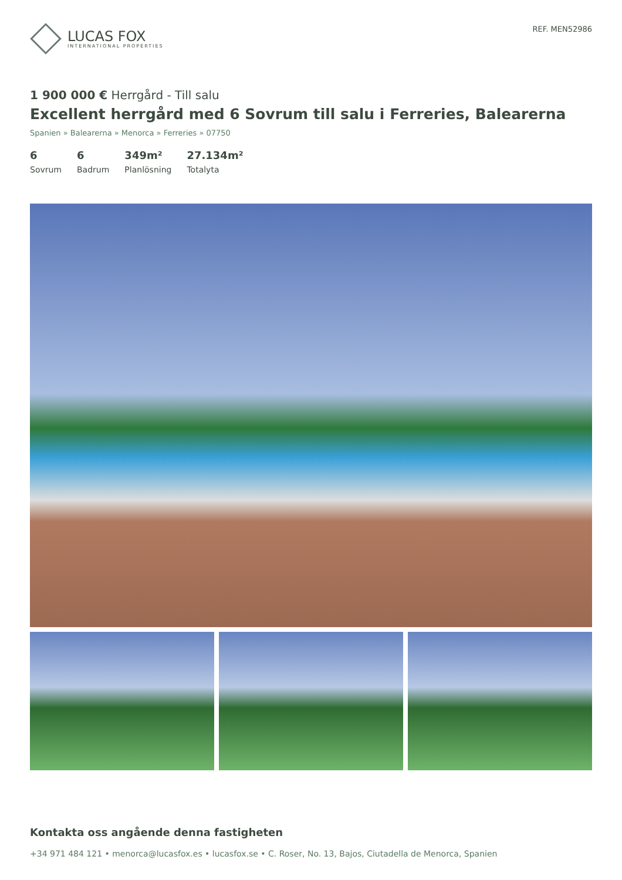LUCAS FOX
INTERNATIONAL PROPERTIES
REF. MEN52986
1 900 000 € Herrgård - Till salu
Excellent herrgård med 6 Sovrum till salu i Ferreries, Balearerna
Spanien » Balearerna » Menorca » Ferreries » 07750
6
Sovrum
6
Badrum
349m²
Planlösning
27.134m²
Totalyta
Kontakta oss angående denna fastigheten
+34 971 484 121 • menorca@lucasfox.es • lucasfox.se • C. Roser, No. 13, Bajos, Ciutadella de Menorca, Spanien